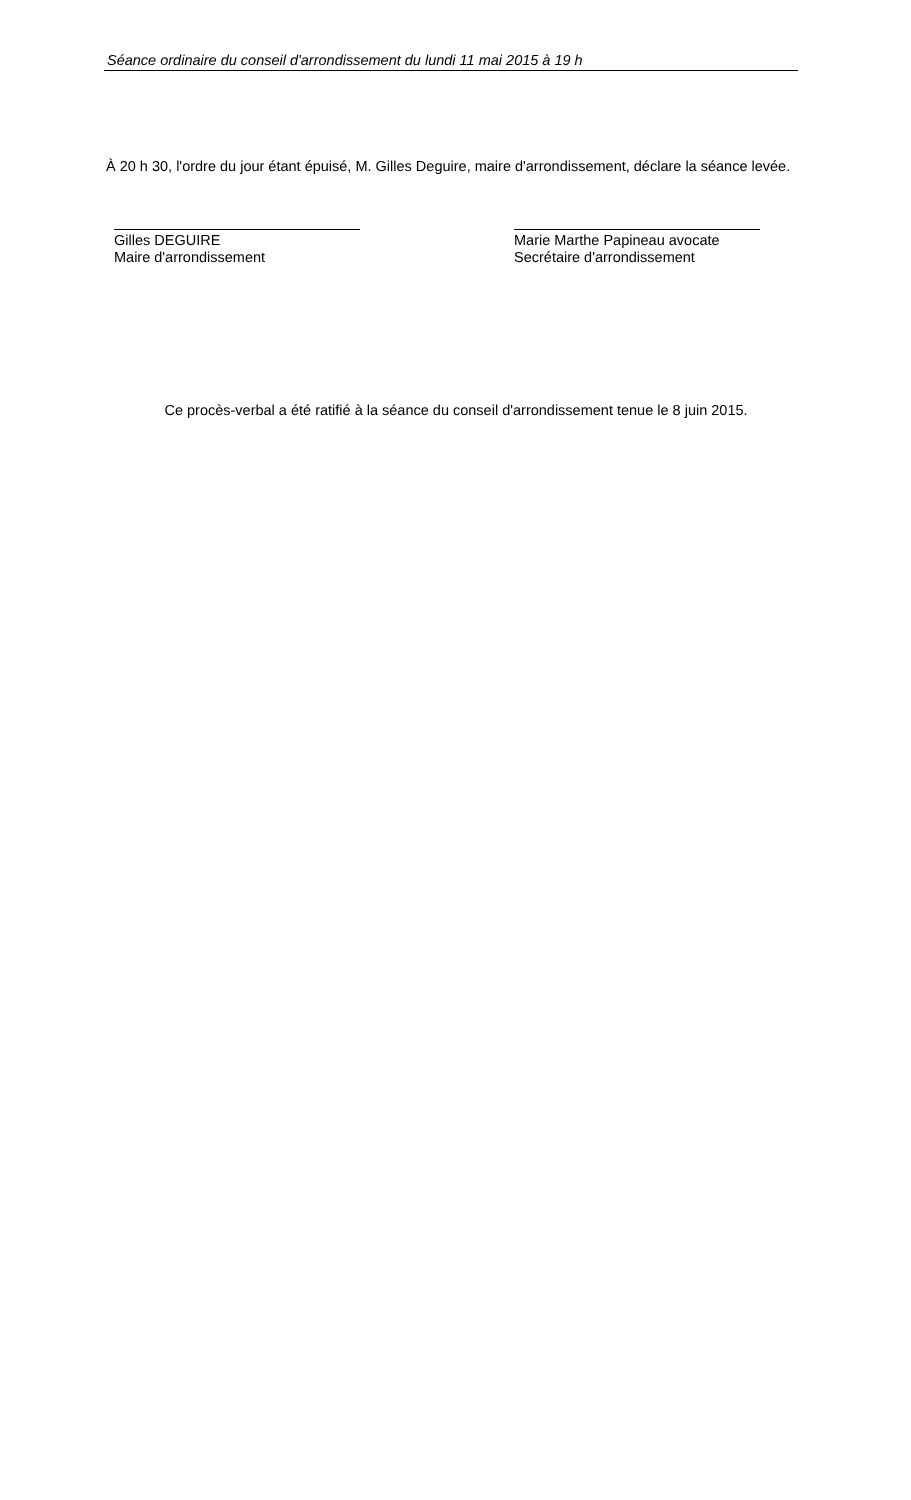Séance ordinaire du conseil d'arrondissement du lundi 11 mai 2015 à 19 h
À 20 h 30, l'ordre du jour étant épuisé, M. Gilles Deguire, maire d'arrondissement, déclare la séance levée.
Gilles DEGUIRE
Maire d'arrondissement
Marie Marthe Papineau avocate
Secrétaire d'arrondissement
Ce procès-verbal a été ratifié à la séance du conseil d'arrondissement tenue le 8 juin 2015.